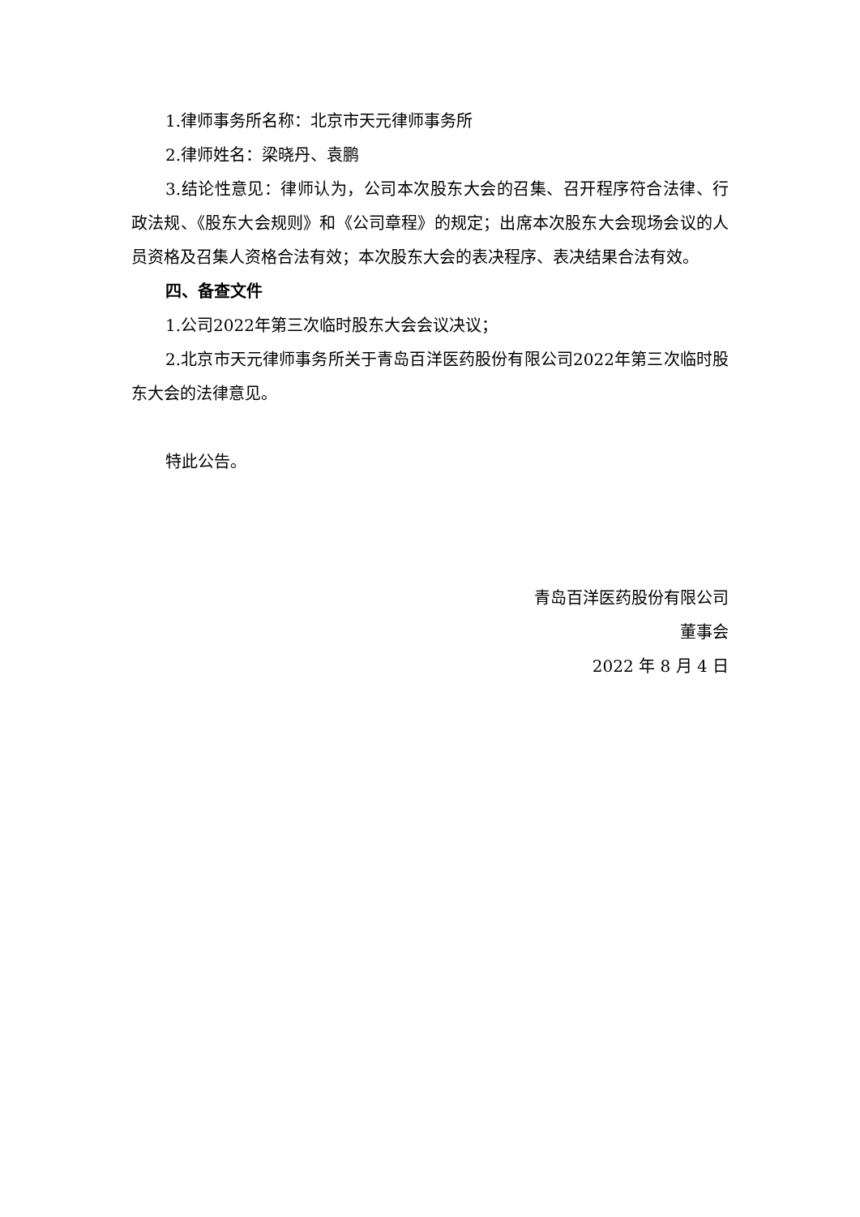1.律师事务所名称：北京市天元律师事务所
2.律师姓名：梁晓丹、袁鹏
3.结论性意见：律师认为，公司本次股东大会的召集、召开程序符合法律、行政法规、《股东大会规则》和《公司章程》的规定；出席本次股东大会现场会议的人员资格及召集人资格合法有效；本次股东大会的表决程序、表决结果合法有效。
四、备查文件
1.公司2022年第三次临时股东大会会议决议；
2.北京市天元律师事务所关于青岛百洋医药股份有限公司2022年第三次临时股东大会的法律意见。
特此公告。
青岛百洋医药股份有限公司
董事会
2022 年 8 月 4 日